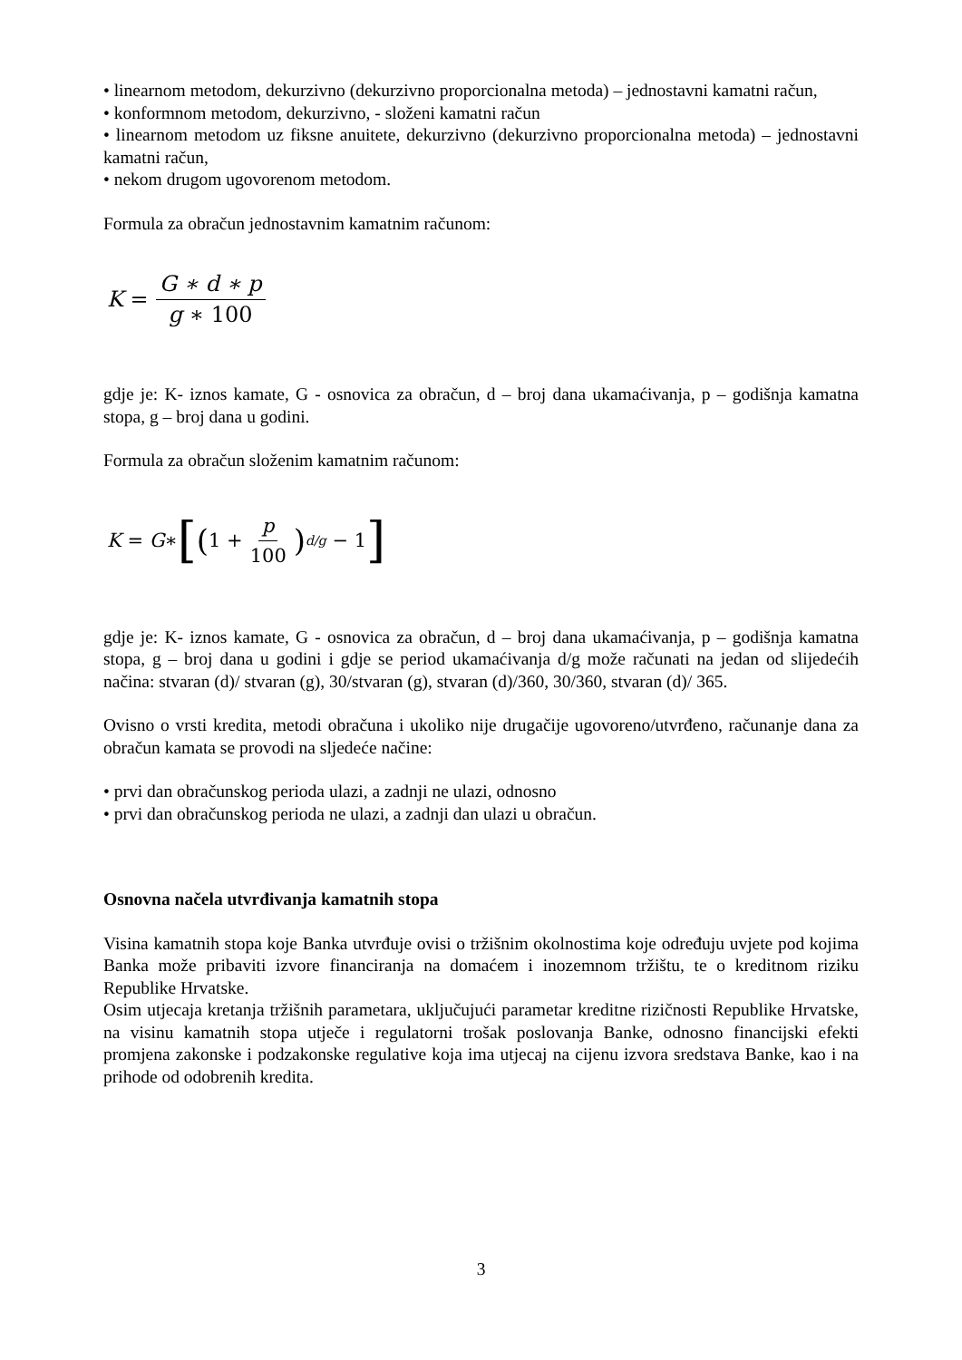• linearnom metodom, dekurzivno (dekurzivno proporcionalna metoda) – jednostavni kamatni račun,
• konformnom metodom, dekurzivno, - složeni kamatni račun
• linearnom metodom uz fiksne anuitete, dekurzivno (dekurzivno proporcionalna metoda) – jednostavni kamatni račun,
• nekom drugom ugovorenom metodom.
Formula za obračun jednostavnim kamatnim računom:
K = G ∗ d ∗ p g ∗ 100
gdje je: K- iznos kamate, G - osnovica za obračun, d – broj dana ukamaćivanja, p – godišnja kamatna stopa, g – broj dana u godini.
Formula za obračun složenim kamatnim računom:
K = G ∗ [(1 + p 100)<sup>d/g</sup> − 1]
gdje je: K- iznos kamate, G - osnovica za obračun, d – broj dana ukamaćivanja, p – godišnja kamatna stopa, g – broj dana u godini i gdje se period ukamaćivanja d/g može računati na jedan od slijedećih načina: stvaran (d)/ stvaran (g), 30/stvaran (g), stvaran (d)/360, 30/360, stvaran (d)/ 365.
Ovisno o vrsti kredita, metodi obračuna i ukoliko nije drugačije ugovoreno/utvrđeno, računanje dana za obračun kamata se provodi na sljedeće načine:
• prvi dan obračunskog perioda ulazi, a zadnji ne ulazi, odnosno
• prvi dan obračunskog perioda ne ulazi, a zadnji dan ulazi u obračun.
Osnovna načela utvrđivanja kamatnih stopa
Visina kamatnih stopa koje Banka utvrđuje ovisi o tržišnim okolnostima koje određuju uvjete pod kojima Banka može pribaviti izvore financiranja na domaćem i inozemnom tržištu, te o kreditnom riziku Republike Hrvatske.
Osim utjecaja kretanja tržišnih parametara, uključujući parametar kreditne rizičnosti Republike Hrvatske, na visinu kamatnih stopa utječe i regulatorni trošak poslovanja Banke, odnosno financijski efekti promjena zakonske i podzakonske regulative koja ima utjecaj na cijenu izvora sredstava Banke, kao i na prihode od odobrenih kredita.
3